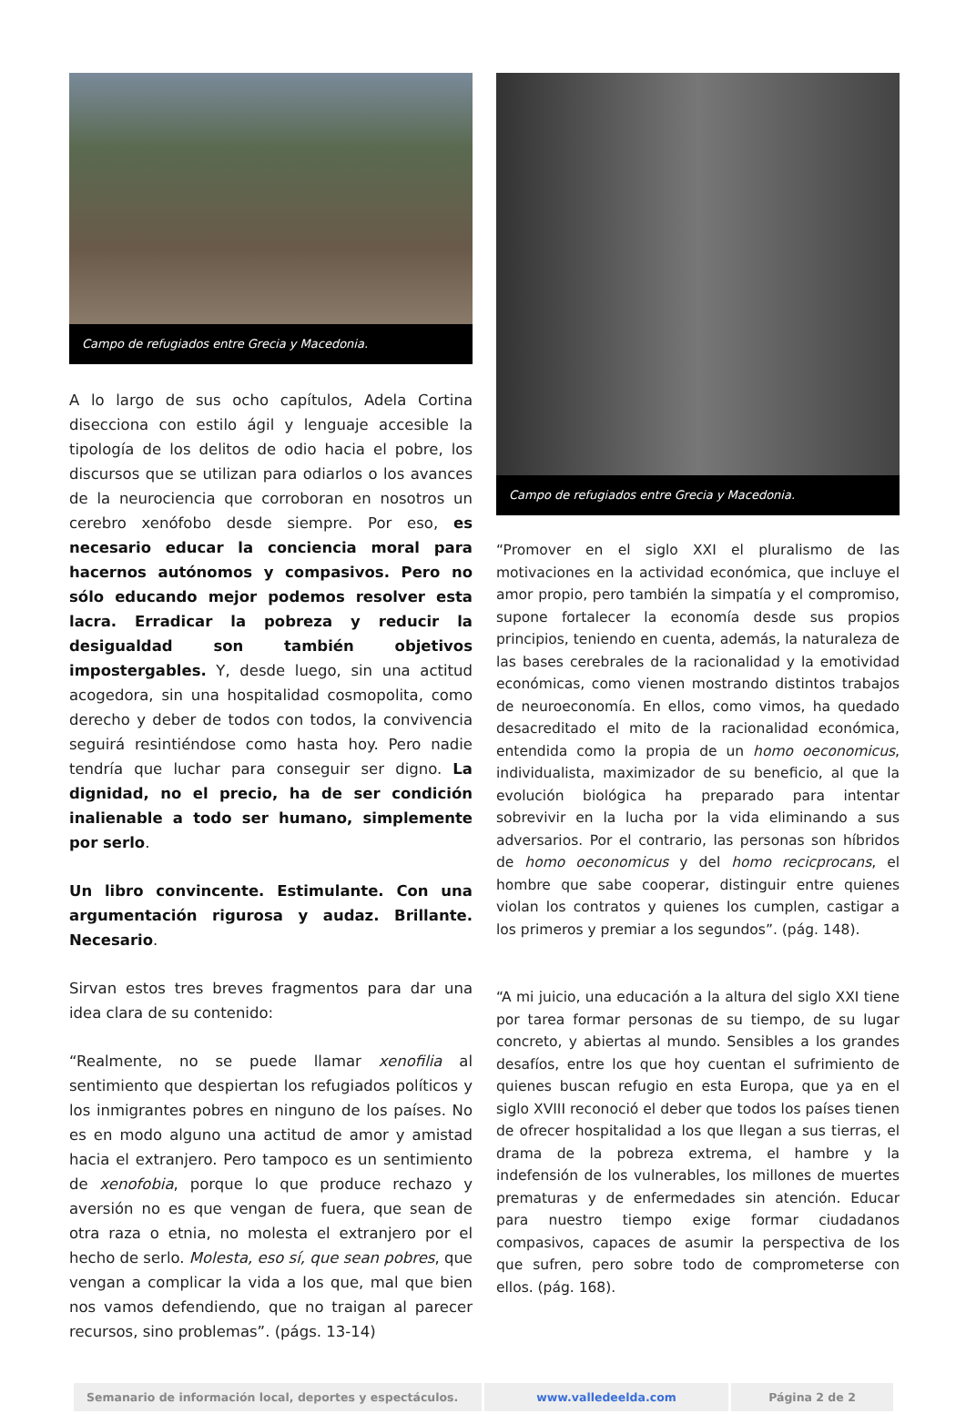Campo de refugiados entre Grecia y Macedonia.
A lo largo de sus ocho capítulos, Adela Cortina disecciona con estilo ágil y lenguaje accesible la tipología de los delitos de odio hacia el pobre, los discursos que se utilizan para odiarlos o los avances de la neurociencia que corroboran en nosotros un cerebro xenófobo desde siempre. Por eso, es necesario educar la conciencia moral para hacernos autónomos y compasivos. Pero no sólo educando mejor podemos resolver esta lacra. Erradicar la pobreza y reducir la desigualdad son también objetivos impostergables. Y, desde luego, sin una actitud acogedora, sin una hospitalidad cosmopolita, como derecho y deber de todos con todos, la convivencia seguirá resintiéndose como hasta hoy. Pero nadie tendría que luchar para conseguir ser digno. La dignidad, no el precio, ha de ser condición inalienable a todo ser humano, simplemente por serlo.
Un libro convincente. Estimulante. Con una argumentación rigurosa y audaz. Brillante. Necesario.
Sirvan estos tres breves fragmentos para dar una idea clara de su contenido:
“Realmente, no se puede llamar xenofilia al sentimiento que despiertan los refugiados políticos y los inmigrantes pobres en ninguno de los países. No es en modo alguno una actitud de amor y amistad hacia el extranjero. Pero tampoco es un sentimiento de xenofobia, porque lo que produce rechazo y aversión no es que vengan de fuera, que sean de otra raza o etnia, no molesta el extranjero por el hecho de serlo. Molesta, eso sí, que sean pobres, que vengan a complicar la vida a los que, mal que bien nos vamos defendiendo, que no traigan al parecer recursos, sino problemas”. (págs. 13-14)
Campo de refugiados entre Grecia y Macedonia.
“Promover en el siglo XXI el pluralismo de las motivaciones en la actividad económica, que incluye el amor propio, pero también la simpatía y el compromiso, supone fortalecer la economía desde sus propios principios, teniendo en cuenta, además, la naturaleza de las bases cerebrales de la racionalidad y la emotividad económicas, como vienen mostrando distintos trabajos de neuroeconomía. En ellos, como vimos, ha quedado desacreditado el mito de la racionalidad económica, entendida como la propia de un homo oeconomicus, individualista, maximizador de su beneficio, al que la evolución biológica ha preparado para intentar sobrevivir en la lucha por la vida eliminando a sus adversarios. Por el contrario, las personas son híbridos de homo oeconomicus y del homo recicprocans, el hombre que sabe cooperar, distinguir entre quienes violan los contratos y quienes los cumplen, castigar a los primeros y premiar a los segundos”. (pág. 148).
“A mi juicio, una educación a la altura del siglo XXI tiene por tarea formar personas de su tiempo, de su lugar concreto, y abiertas al mundo. Sensibles a los grandes desafíos, entre los que hoy cuentan el sufrimiento de quienes buscan refugio en esta Europa, que ya en el siglo XVIII reconoció el deber que todos los países tienen de ofrecer hospitalidad a los que llegan a sus tierras, el drama de la pobreza extrema, el hambre y la indefensión de los vulnerables, los millones de muertes prematuras y de enfermedades sin atención. Educar para nuestro tiempo exige formar ciudadanos compasivos, capaces de asumir la perspectiva de los que sufren, pero sobre todo de comprometerse con ellos. (pág. 168).
| Semanario de información local, deportes y espectáculos. | www.valledeelda.com | Página 2 de 2 |